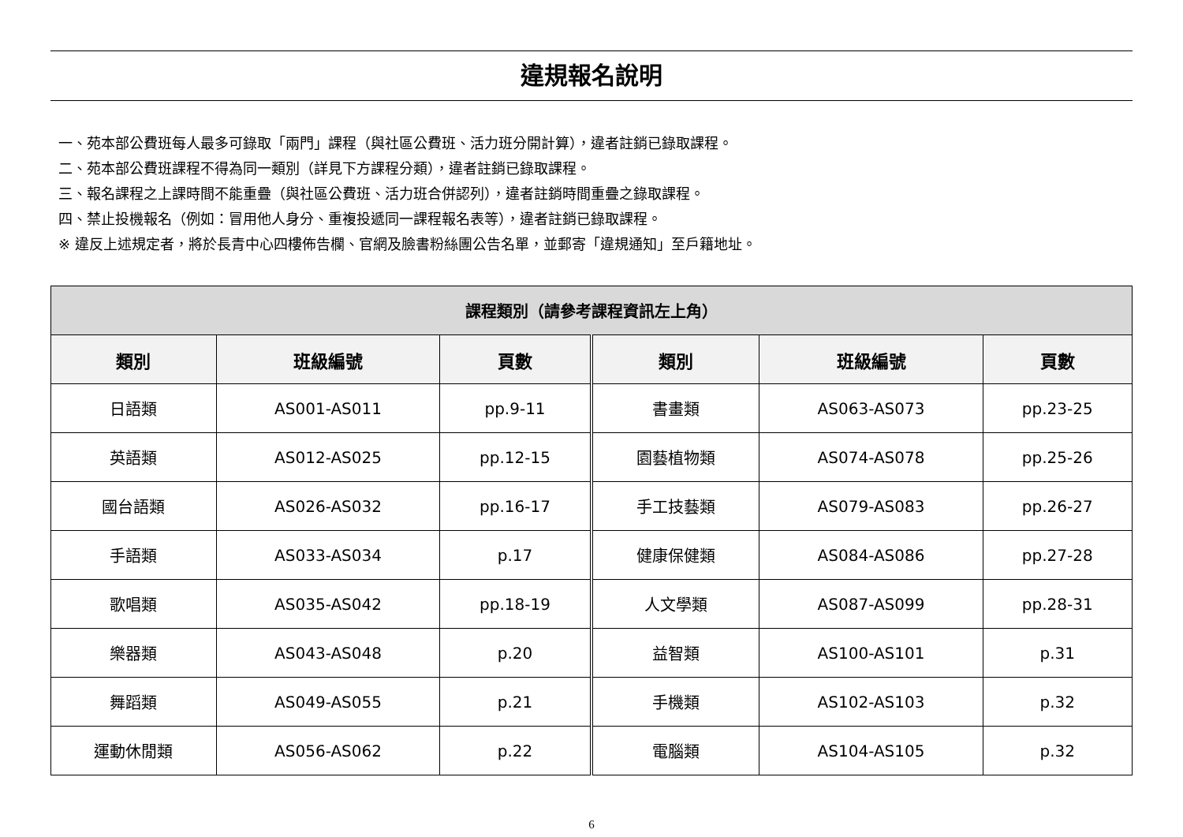違規報名說明
一、苑本部公費班每人最多可錄取「兩門」課程（與社區公費班、活力班分開計算），違者註銷已錄取課程。
二、苑本部公費班課程不得為同一類別（詳見下方課程分類），違者註銷已錄取課程。
三、報名課程之上課時間不能重疊（與社區公費班、活力班合併認列），違者註銷時間重疊之錄取課程。
四、禁止投機報名（例如：冒用他人身分、重複投遞同一課程報名表等），違者註銷已錄取課程。
※ 違反上述規定者，將於長青中心四樓佈告欄、官網及臉書粉絲團公告名單，並郵寄「違規通知」至戶籍地址。
| 課程類別（請參考課程資訊左上角） | | | | | |
| --- | --- | --- | --- | --- | --- |
| 類別 | 班級編號 | 頁數 | 類別 | 班級編號 | 頁數 |
| 日語類 | AS001-AS011 | pp.9-11 | 書畫類 | AS063-AS073 | pp.23-25 |
| 英語類 | AS012-AS025 | pp.12-15 | 園藝植物類 | AS074-AS078 | pp.25-26 |
| 國台語類 | AS026-AS032 | pp.16-17 | 手工技藝類 | AS079-AS083 | pp.26-27 |
| 手語類 | AS033-AS034 | p.17 | 健康保健類 | AS084-AS086 | pp.27-28 |
| 歌唱類 | AS035-AS042 | pp.18-19 | 人文學類 | AS087-AS099 | pp.28-31 |
| 樂器類 | AS043-AS048 | p.20 | 益智類 | AS100-AS101 | p.31 |
| 舞蹈類 | AS049-AS055 | p.21 | 手機類 | AS102-AS103 | p.32 |
| 運動休閒類 | AS056-AS062 | p.22 | 電腦類 | AS104-AS105 | p.32 |
6